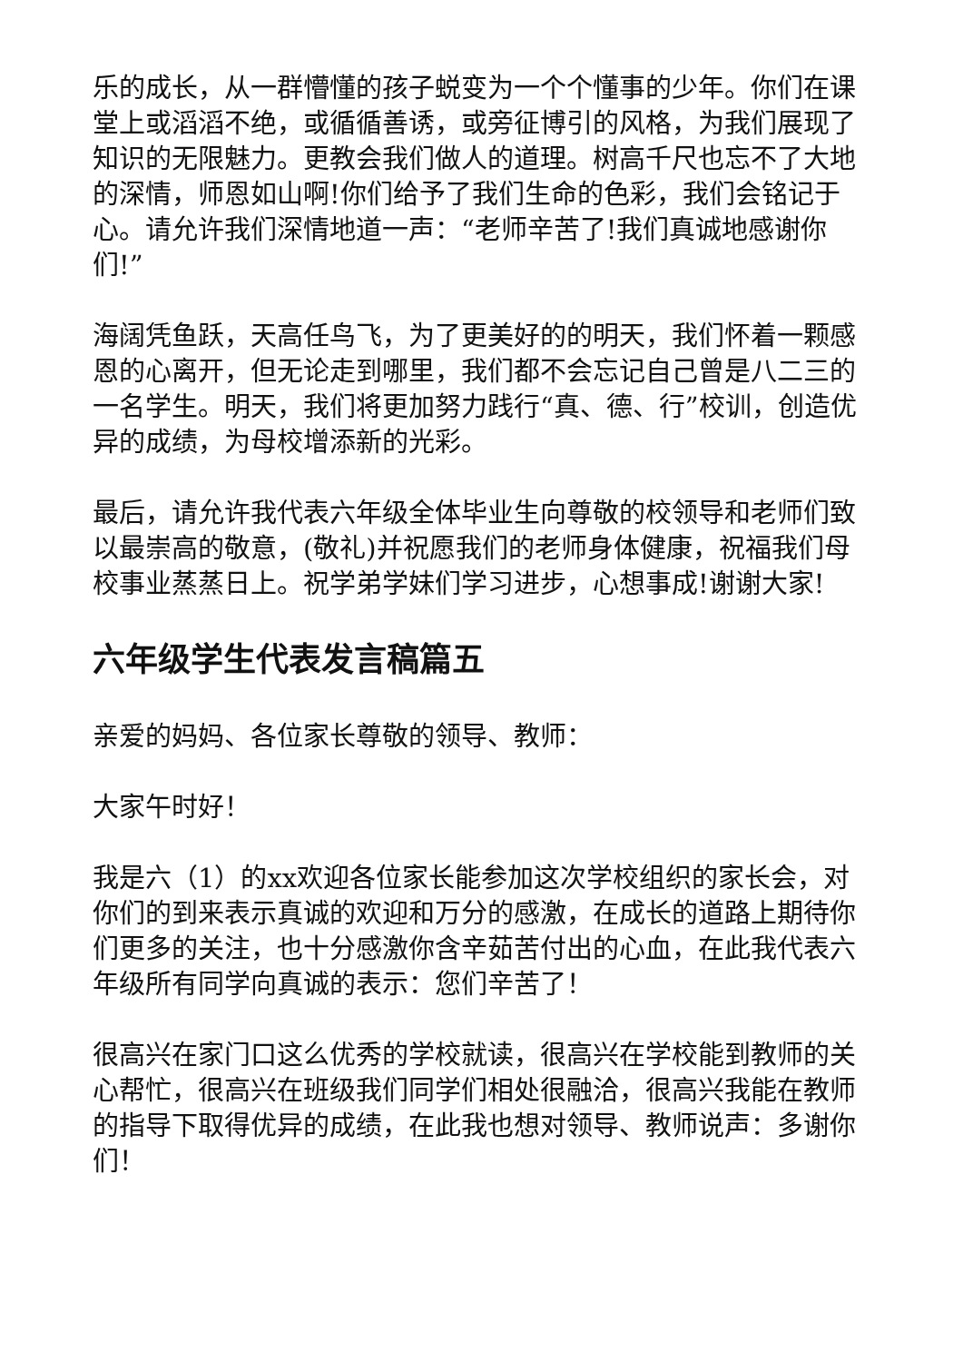乐的成长，从一群懵懂的孩子蜕变为一个个懂事的少年。你们在课堂上或滔滔不绝，或循循善诱，或旁征博引的风格，为我们展现了知识的无限魅力。更教会我们做人的道理。树高千尺也忘不了大地的深情，师恩如山啊!你们给予了我们生命的色彩，我们会铭记于心。请允许我们深情地道一声：“老师辛苦了!我们真诚地感谢你们!”
海阔凭鱼跃，天高任鸟飞，为了更美好的的明天，我们怀着一颗感恩的心离开，但无论走到哪里，我们都不会忘记自己曾是八二三的一名学生。明天，我们将更加努力践行“真、德、行”校训，创造优异的成绩，为母校增添新的光彩。
最后，请允许我代表六年级全体毕业生向尊敬的校领导和老师们致以最崇高的敬意，(敬礼)并祝愿我们的老师身体健康，祝福我们母校事业蒸蒸日上。祝学弟学妹们学习进步，心想事成!谢谢大家!
六年级学生代表发言稿篇五
亲爱的妈妈、各位家长尊敬的领导、教师：
大家午时好！
我是六（1）的xx欢迎各位家长能参加这次学校组织的家长会，对你们的到来表示真诚的欢迎和万分的感激，在成长的道路上期待你们更多的关注，也十分感激你含辛茹苦付出的心血，在此我代表六年级所有同学向真诚的表示：您们辛苦了！
很高兴在家门口这么优秀的学校就读，很高兴在学校能到教师的关心帮忙，很高兴在班级我们同学们相处很融洽，很高兴我能在教师的指导下取得优异的成绩，在此我也想对领导、教师说声：多谢你们！